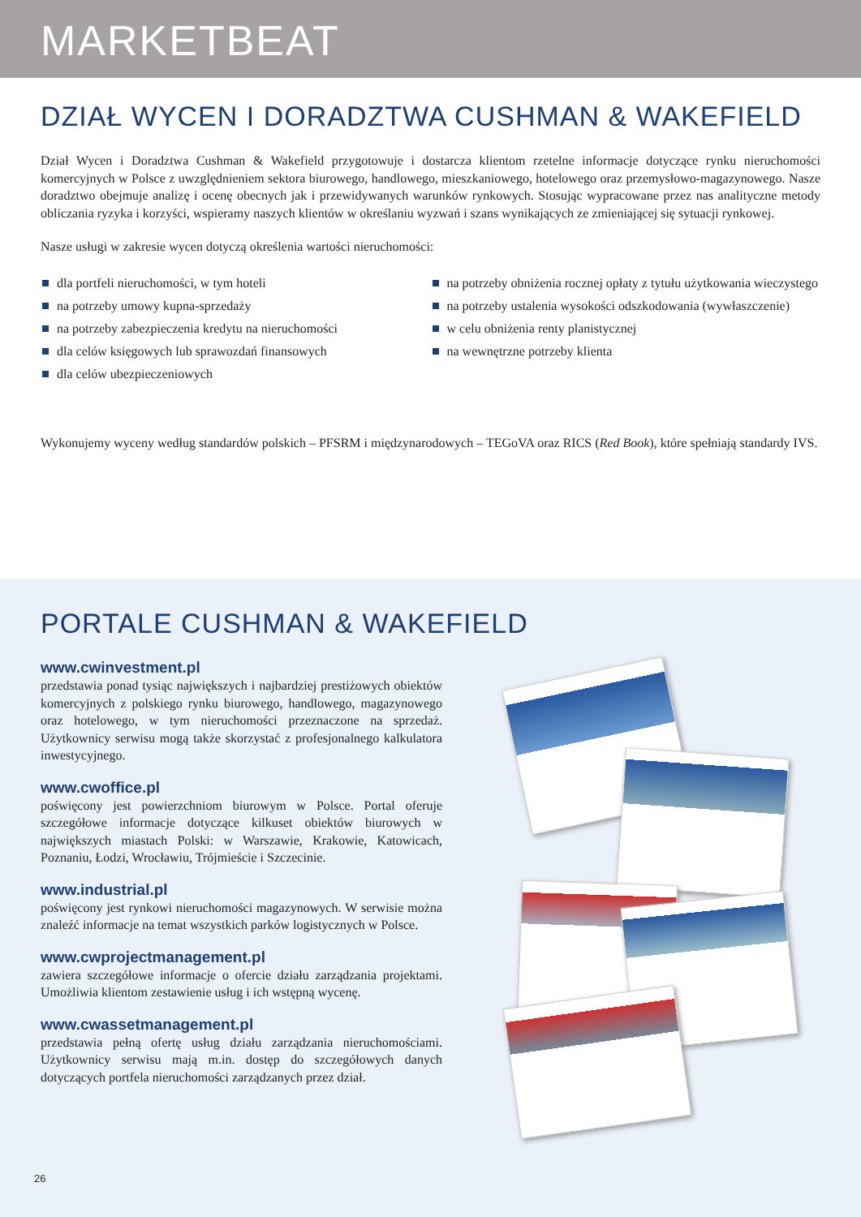MARKETBEAT
DZIAŁ WYCEN I DORADZTWA CUSHMAN & WAKEFIELD
Dział Wycen i Doradztwa Cushman & Wakefield przygotowuje i dostarcza klientom rzetelne informacje dotyczące rynku nieruchomości komercyjnych w Polsce z uwzględnieniem sektora biurowego, handlowego, mieszkaniowego, hotelowego oraz przemysłowo-magazynowego. Nasze doradztwo obejmuje analizę i ocenę obecnych jak i przewidywanych warunków rynkowych. Stosując wypracowane przez nas analityczne metody obliczania ryzyka i korzyści, wspieramy naszych klientów w określaniu wyzwań i szans wynikających ze zmieniającej się sytuacji rynkowej.
Nasze usługi w zakresie wycen dotyczą określenia wartości nieruchomości:
dla portfeli nieruchomości, w tym hoteli
na potrzeby umowy kupna-sprzedaży
na potrzeby zabezpieczenia kredytu na nieruchomości
dla celów księgowych lub sprawozdań finansowych
dla celów ubezpieczeniowych
na potrzeby obniżenia rocznej opłaty z tytułu użytkowania wieczystego
na potrzeby ustalenia wysokości odszkodowania (wywłaszczenie)
w celu obniżenia renty planistycznej
na wewnętrzne potrzeby klienta
Wykonujemy wyceny według standardów polskich – PFSRM i międzynarodowych – TEGoVA oraz RICS (Red Book), które spełniają standardy IVS.
PORTALE CUSHMAN & WAKEFIELD
www.cwinvestment.pl
przedstawia ponad tysiąc największych i najbardziej prestiżowych obiektów komercyjnych z polskiego rynku biurowego, handlowego, magazynowego oraz hotelowego, w tym nieruchomości przeznaczone na sprzedaż. Użytkownicy serwisu mogą także skorzystać z profesjonalnego kalkulatora inwestycyjnego.
www.cwoffice.pl
poświęcony jest powierzchniom biurowym w Polsce. Portal oferuje szczegółowe informacje dotyczące kilkuset obiektów biurowych w największych miastach Polski: w Warszawie, Krakowie, Katowicach, Poznaniu, Łodzi, Wrocławiu, Trójmieście i Szczecinie.
www.industrial.pl
poświęcony jest rynkowi nieruchomości magazynowych. W serwisie można znaleźć informacje na temat wszystkich parków logistycznych w Polsce.
www.cwprojectmanagement.pl
zawiera szczegółowe informacje o ofercie działu zarządzania projektami. Umożliwia klientom zestawienie usług i ich wstępną wycenę.
www.cwassetmanagement.pl
przedstawia pełną ofertę usług działu zarządzania nieruchomościami. Użytkownicy serwisu mają m.in. dostęp do szczegółowych danych dotyczących portfela nieruchomości zarządzanych przez dział.
26